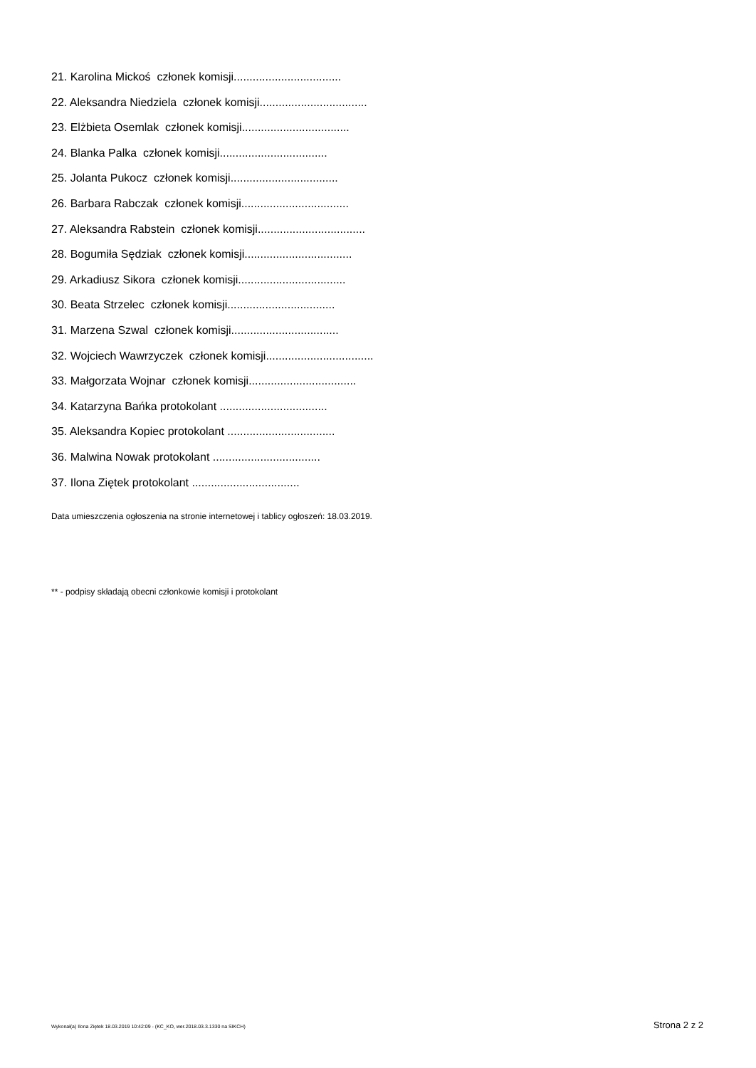21. Karolina Mickoś członek komisji..................................
22. Aleksandra Niedziela członek komisji..................................
23. Elżbieta Osemlak członek komisji..................................
24. Blanka Palka członek komisji..................................
25. Jolanta Pukocz członek komisji..................................
26. Barbara Rabczak członek komisji..................................
27. Aleksandra Rabstein członek komisji..................................
28. Bogumiła Sędziak członek komisji..................................
29. Arkadiusz Sikora członek komisji..................................
30. Beata Strzelec członek komisji..................................
31. Marzena Szwal członek komisji..................................
32. Wojciech Wawrzyczek członek komisji..................................
33. Małgorzata Wojnar członek komisji..................................
34. Katarzyna Bańka protokolant ..................................
35. Aleksandra Kopiec protokolant ..................................
36. Malwina Nowak protokolant ..................................
37. Ilona Ziętek protokolant ..................................
Data umieszczenia ogłoszenia na stronie internetowej i tablicy ogłoszeń: 18.03.2019.
** - podpisy składają obecni członkowie komisji i protokolant
Wykonał(a) Ilona Ziętek 18.03.2019 10:42:09 - (KC_KO, wer.2018.03.3.1330 na SIKCH) Strona 2 z 2